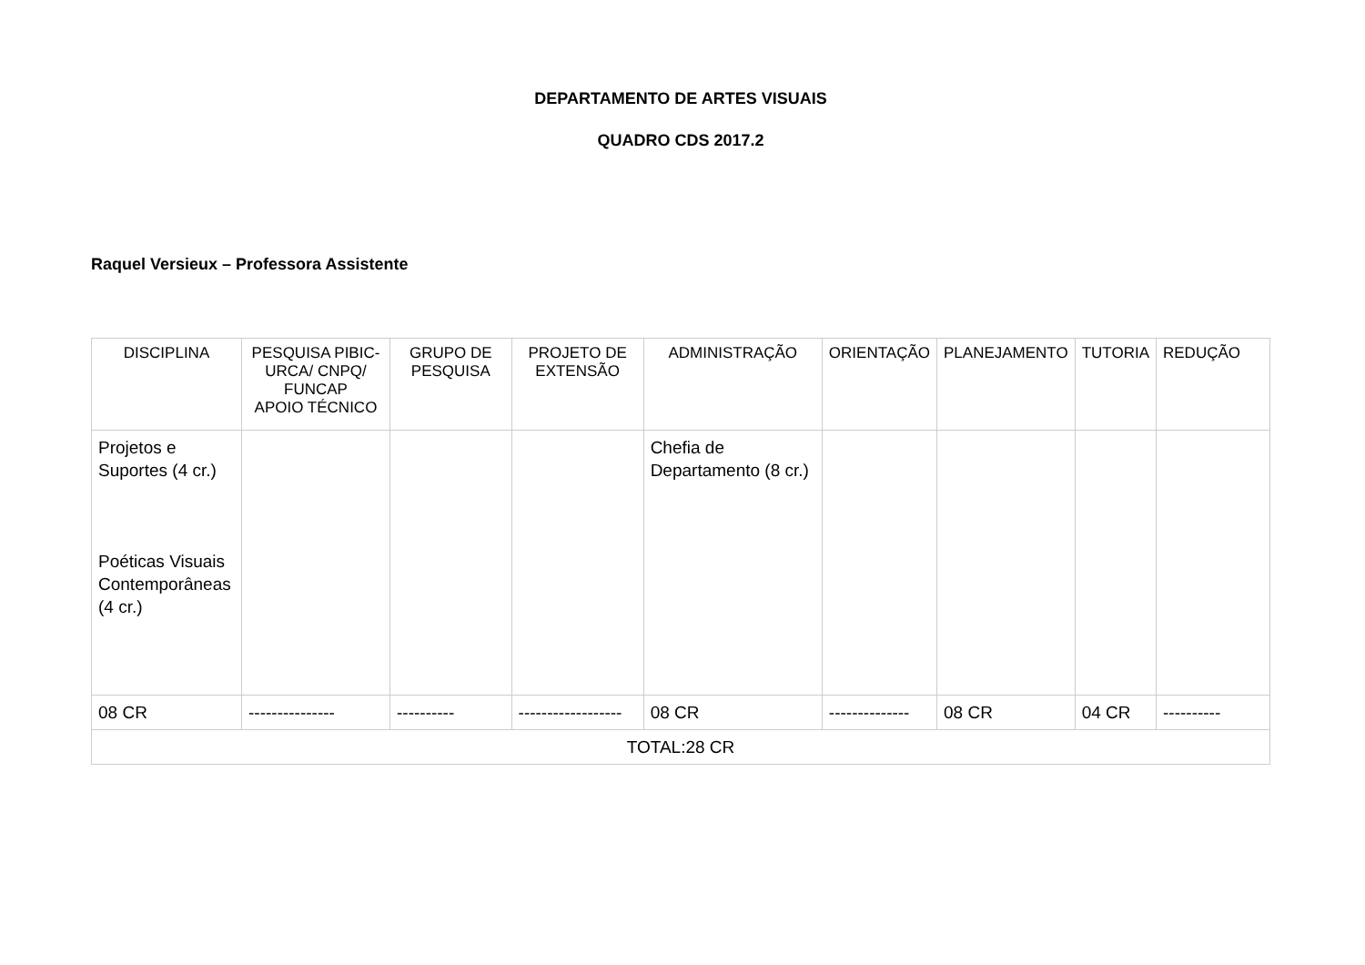DEPARTAMENTO DE ARTES VISUAIS
QUADRO CDS 2017.2
Raquel Versieux – Professora Assistente
| DISCIPLINA | PESQUISA PIBIC-URCA/ CNPQ/ FUNCAP APOIO TÉCNICO | GRUPO DE PESQUISA | PROJETO DE EXTENSÃO | ADMINISTRAÇÃO | ORIENTAÇÃO | PLANEJAMENTO | TUTORIA | REDUÇÃO |
| --- | --- | --- | --- | --- | --- | --- | --- | --- |
| Projetos e Suportes (4 cr.) Poéticas Visuais Contemporâneas (4 cr.) | | | | Chefia de Departamento (8 cr.) | | | | |
| 08 CR | --------------- | ---------- | ------------------ | 08 CR | -------------- | 08 CR | 04 CR | ---------- |
| TOTAL:28 CR | | | | | | | | |